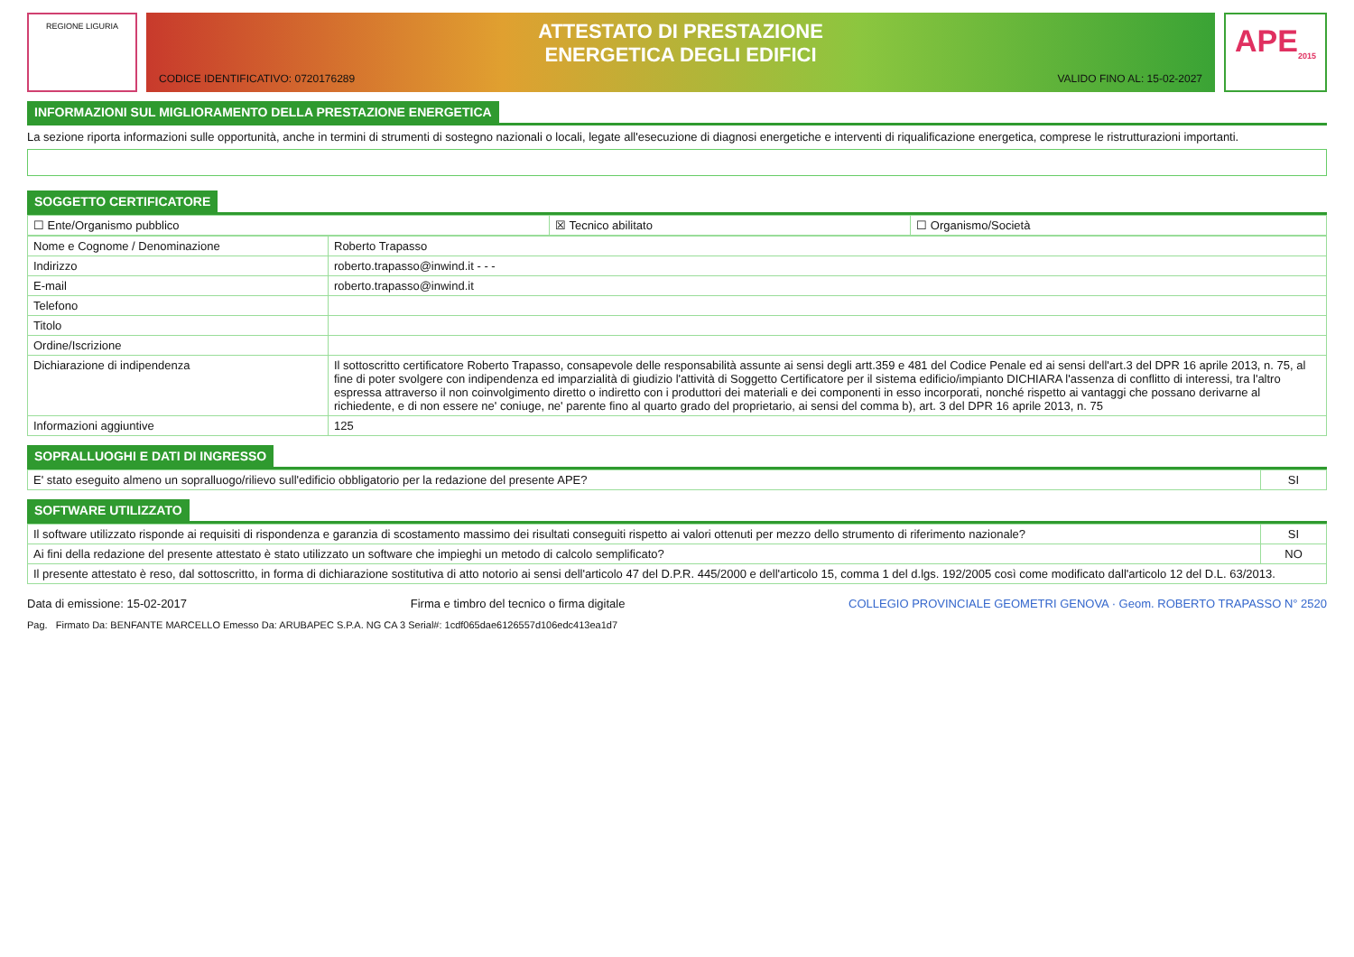REGIONE LIGURIA
ATTESTATO DI PRESTAZIONE
ENERGETICA DEGLI EDIFICI
CODICE IDENTIFICATIVO: 0720176289 VALIDO FINO AL: 15-02-2027
APE<sub>2015</sub>
INFORMAZIONI SUL MIGLIORAMENTO DELLA PRESTAZIONE ENERGETICA
La sezione riporta informazioni sulle opportunità, anche in termini di strumenti di sostegno nazionali o locali, legate all'esecuzione di diagnosi energetiche e interventi di riqualificazione energetica, comprese le ristrutturazioni importanti.
SOGGETTO CERTIFICATORE
| ☐ Ente/Organismo pubblico | ☒ Tecnico abilitato | ☐ Organismo/Società |
| Nome e Cognome / Denominazione | Roberto Trapasso |
| Indirizzo | roberto.trapasso@inwind.it - - - |
| E-mail | roberto.trapasso@inwind.it |
| Telefono | |
| Titolo | |
| Ordine/Iscrizione | |
| Dichiarazione di indipendenza | Il sottoscritto certificatore Roberto Trapasso, consapevole delle responsabilità assunte ai sensi degli artt.359 e 481 del Codice Penale ed ai sensi dell'art.3 del DPR 16 aprile 2013, n. 75, al fine di poter svolgere con indipendenza ed imparzialità di giudizio l'attività di Soggetto Certificatore per il sistema edificio/impianto DICHIARA l'assenza di conflitto di interessi, tra l'altro espressa attraverso il non coinvolgimento diretto o indiretto con i produttori dei materiali e dei componenti in esso incorporati, nonché rispetto ai vantaggi che possano derivarne al richiedente, e di non essere ne' coniuge, ne' parente fino al quarto grado del proprietario, ai sensi del comma b), art. 3 del DPR 16 aprile 2013, n. 75 |
| Informazioni aggiuntive | 125 |
SOPRALLUOGHI E DATI DI INGRESSO
| E' stato eseguito almeno un sopralluogo/rilievo sull'edificio obbligatorio per la redazione del presente APE? | SI |
SOFTWARE UTILIZZATO
| Il software utilizzato risponde ai requisiti di rispondenza e garanzia di scostamento massimo dei risultati conseguiti rispetto ai valori ottenuti per mezzo dello strumento di riferimento nazionale? | SI |
| Ai fini della redazione del presente attestato è stato utilizzato un software che impieghi un metodo di calcolo semplificato? | NO |
| Il presente attestato è reso, dal sottoscritto, in forma di dichiarazione sostitutiva di atto notorio ai sensi dell'articolo 47 del D.P.R. 445/2000 e dell'articolo 15, comma 1 del d.lgs. 192/2005 così come modificato dall'articolo 12 del D.L. 63/2013. | |
Data di emissione: 15-02-2017 Firma e timbro del tecnico o firma digitale COLLEGIO PROVINCIALE GEOMETRI GENOVA · Geom. ROBERTO TRAPASSO N° 2520
Pag. Firmato Da: BENFANTE MARCELLO Emesso Da: ARUBAPEC S.P.A. NG CA 3 Serial#: 1cdf065dae6126557d106edc413ea1d7